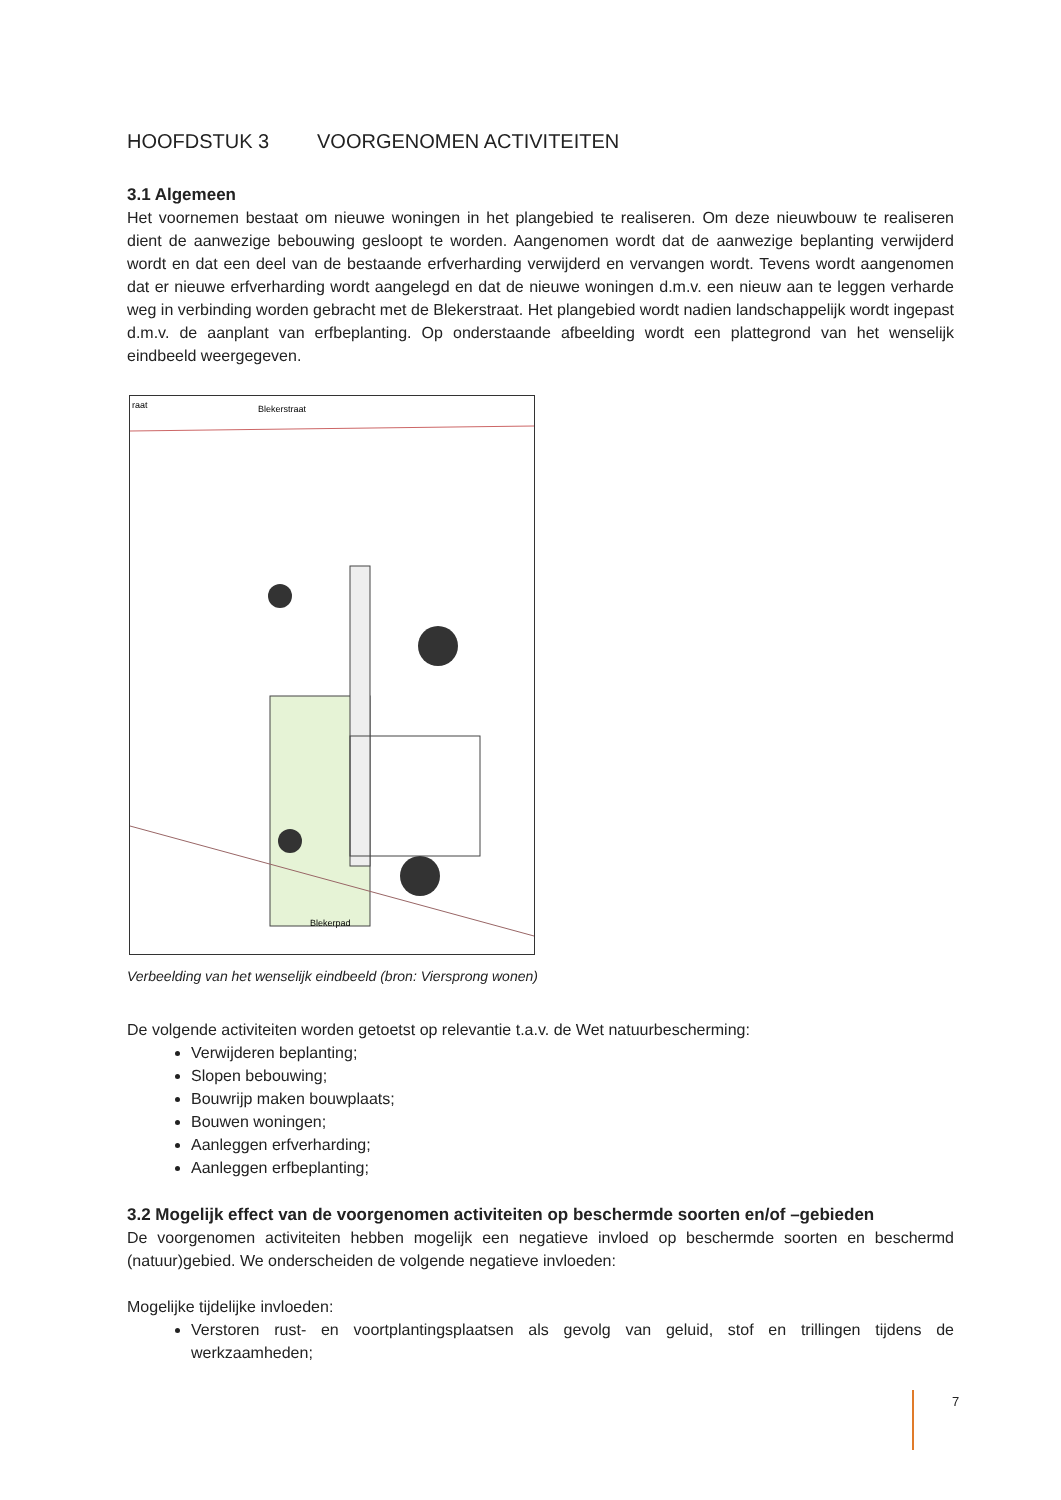HOOFDSTUK 3 VOORGENOMEN ACTIVITEITEN
3.1 Algemeen
Het voornemen bestaat om nieuwe woningen in het plangebied te realiseren. Om deze nieuwbouw te realiseren dient de aanwezige bebouwing gesloopt te worden. Aangenomen wordt dat de aanwezige beplanting verwijderd wordt en dat een deel van de bestaande erfverharding verwijderd en vervangen wordt. Tevens wordt aangenomen dat er nieuwe erfverharding wordt aangelegd en dat de nieuwe woningen d.m.v. een nieuw aan te leggen verharde weg in verbinding worden gebracht met de Blekerstraat. Het plangebied wordt nadien landschappelijk wordt ingepast d.m.v. de aanplant van erfbeplanting. Op onderstaande afbeelding wordt een plattegrond van het wenselijk eindbeeld weergegeven.
raat
Blekerstraat
Blekerpad
Verbeelding van het wenselijk eindbeeld (bron: Viersprong wonen)
De volgende activiteiten worden getoetst op relevantie t.a.v. de Wet natuurbescherming:
Verwijderen beplanting;
Slopen bebouwing;
Bouwrijp maken bouwplaats;
Bouwen woningen;
Aanleggen erfverharding;
Aanleggen erfbeplanting;
3.2 Mogelijk effect van de voorgenomen activiteiten op beschermde soorten en/of –gebieden
De voorgenomen activiteiten hebben mogelijk een negatieve invloed op beschermde soorten en beschermd (natuur)gebied. We onderscheiden de volgende negatieve invloeden:
Mogelijke tijdelijke invloeden:
Verstoren rust- en voortplantingsplaatsen als gevolg van geluid, stof en trillingen tijdens de werkzaamheden;
7